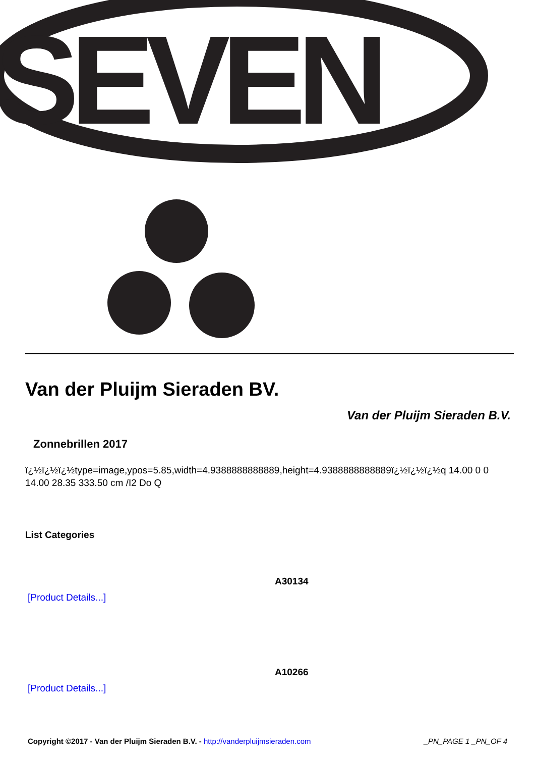SEVEN
Van der Pluijm Sieraden BV.
Van der Pluijm Sieraden B.V.
Zonnebrillen 2017
ï¿½ï¿½ï¿½type=image,ypos=5.85,width=4.9388888888889,height=4.9388888888889ï¿½ï¿½ï¿½q 14.00 0 0 14.00 28.35 333.50 cm /I2 Do Q
List Categories
A30134
[Product Details...]
A10266
[Product Details...]
Copyright ©2017 - Van der Pluijm Sieraden B.V. - http://vanderpluijmsieraden.com _PN_PAGE 1 _PN_OF 4